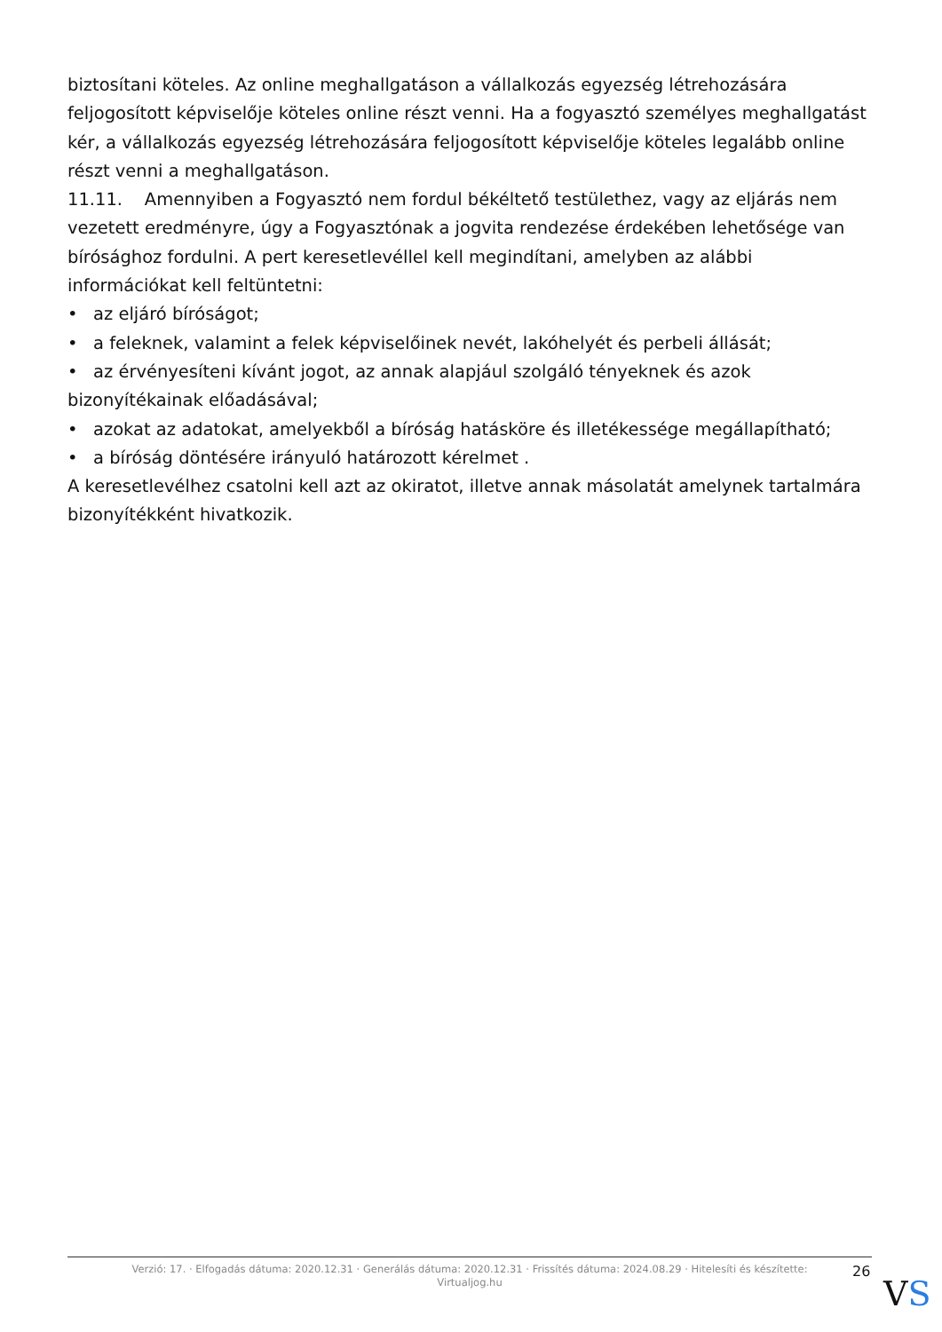biztosítani köteles. Az online meghallgatáson a vállalkozás egyezség létrehozására feljogosított képviselője köteles online részt venni. Ha a fogyasztó személyes meghallgatást kér, a vállalkozás egyezség létrehozására feljogosított képviselője köteles legalább online részt venni a meghallgatáson.
11.11. Amennyiben a Fogyasztó nem fordul békéltető testülethez, vagy az eljárás nem vezetett eredményre, úgy a Fogyasztónak a jogvita rendezése érdekében lehetősége van bírósághoz fordulni. A pert keresetlevéllel kell megindítani, amelyben az alábbi információkat kell feltüntetni:
• az eljáró bíróságot;
• a feleknek, valamint a felek képviselőinek nevét, lakóhelyét és perbeli állását;
• az érvényesíteni kívánt jogot, az annak alapjául szolgáló tényeknek és azok bizonyítékainak előadásával;
• azokat az adatokat, amelyekből a bíróság hatásköre és illetékessége megállapítható;
• a bíróság döntésére irányuló határozott kérelmet .
A keresetlevélhez csatolni kell azt az okiratot, illetve annak másolatát amelynek tartalmára bizonyítékként hivatkozik.
Verzió: 17. · Elfogadás dátuma: 2020.12.31 · Generálás dátuma: 2020.12.31 · Frissítés dátuma: 2024.08.29 · Hitelesíti és készítette: Virtualjog.hu
26
VS